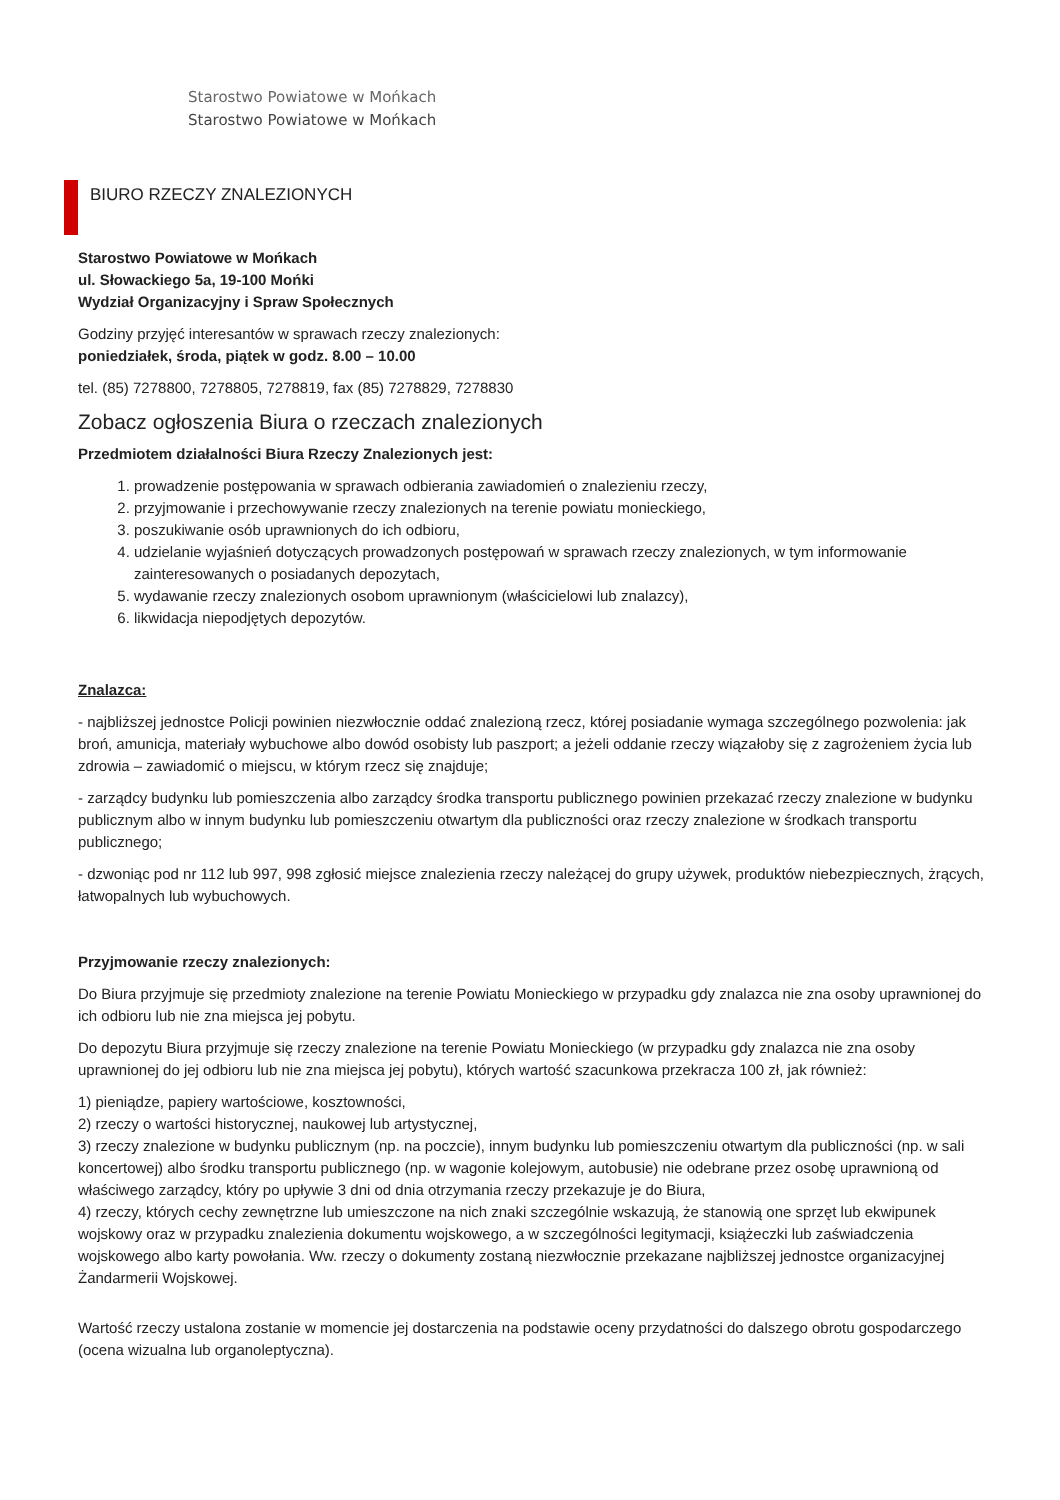Starostwo Powiatowe w Mońkach
Starostwo Powiatowe w Mońkach
BIURO RZECZY ZNALEZIONYCH
Starostwo Powiatowe w Mońkach
ul. Słowackiego 5a, 19-100 Mońki
Wydział Organizacyjny i Spraw Społecznych
Godziny przyjęć interesantów w sprawach rzeczy znalezionych:
poniedziałek, środa, piątek w godz. 8.00 – 10.00
tel. (85) 7278800, 7278805, 7278819, fax (85) 7278829, 7278830
Zobacz ogłoszenia Biura o rzeczach znalezionych
Przedmiotem działalności Biura Rzeczy Znalezionych jest:
1. prowadzenie postępowania w sprawach odbierania zawiadomień o znalezieniu rzeczy,
2. przyjmowanie i przechowywanie rzeczy znalezionych na terenie powiatu monieckiego,
3. poszukiwanie osób uprawnionych do ich odbioru,
4. udzielanie wyjaśnień dotyczących prowadzonych postępowań w sprawach rzeczy znalezionych, w tym informowanie zainteresowanych o posiadanych depozytach,
5. wydawanie rzeczy znalezionych osobom uprawnionym (właścicielowi lub znalazcy),
6. likwidacja niepodjętych depozytów.
Znalazca:
- najbliższej jednostce Policji powinien niezwłocznie oddać znalezioną rzecz, której posiadanie wymaga szczególnego pozwolenia: jak broń, amunicja, materiały wybuchowe albo dowód osobisty lub paszport; a jeżeli oddanie rzeczy wiązałoby się z zagrożeniem życia lub zdrowia – zawiadomić o miejscu, w którym rzecz się znajduje;
- zarządcy budynku lub pomieszczenia albo zarządcy środka transportu publicznego powinien przekazać rzeczy znalezione w budynku publicznym albo w innym budynku lub pomieszczeniu otwartym dla publiczności oraz rzeczy znalezione w środkach transportu publicznego;
- dzwoniąc pod nr 112 lub 997, 998 zgłosić miejsce znalezienia rzeczy należącej do grupy używek, produktów niebezpiecznych, żrących, łatwopalnych lub wybuchowych.
Przyjmowanie rzeczy znalezionych:
Do Biura przyjmuje się przedmioty znalezione na terenie Powiatu Monieckiego w przypadku gdy znalazca nie zna osoby uprawnionej do ich odbioru lub nie zna miejsca jej pobytu.
Do depozytu Biura przyjmuje się rzeczy znalezione na terenie Powiatu Monieckiego (w przypadku gdy znalazca nie zna osoby uprawnionej do jej odbioru lub nie zna miejsca jej pobytu), których wartość szacunkowa przekracza 100 zł, jak również:
1) pieniądze, papiery wartościowe, kosztowności,
2) rzeczy o wartości historycznej, naukowej lub artystycznej,
3) rzeczy znalezione w budynku publicznym (np. na poczcie), innym budynku lub pomieszczeniu otwartym dla publiczności (np. w sali koncertowej) albo środku transportu publicznego (np. w wagonie kolejowym, autobusie) nie odebrane przez osobę uprawnioną od właściwego zarządcy, który po upływie 3 dni od dnia otrzymania rzeczy przekazuje je do Biura,
4) rzeczy, których cechy zewnętrzne lub umieszczone na nich znaki szczególnie wskazują, że stanowią one sprzęt lub ekwipunek wojskowy oraz w przypadku znalezienia dokumentu wojskowego, a w szczególności legitymacji, książeczki lub zaświadczenia wojskowego albo karty powołania. Ww. rzeczy o dokumenty zostaną niezwłocznie przekazane najbliższej jednostce organizacyjnej Żandarmerii Wojskowej.
Wartość rzeczy ustalona zostanie w momencie jej dostarczenia na podstawie oceny przydatności do dalszego obrotu gospodarczego (ocena wizualna lub organoleptyczna).